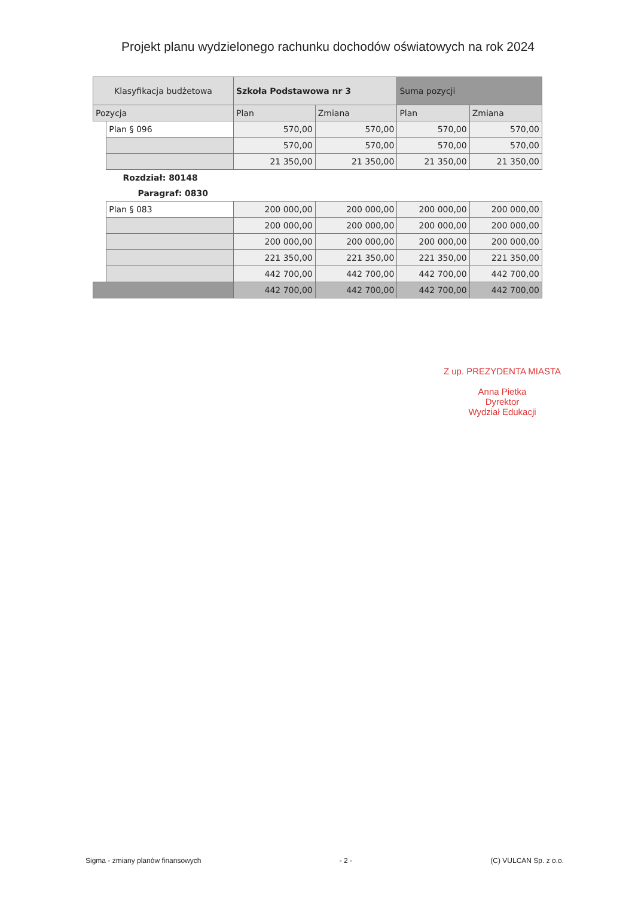Projekt planu wydzielonego rachunku dochodów oświatowych na rok 2024
| Klasyfikacja budżetowa | | | Szkoła Podstawowa nr 3 | | Suma pozycji | |
| --- | --- | --- | --- | --- | --- | --- |
| Pozycja | | | Plan | Zmiana | Plan | Zmiana |
| | | Plan § 096 | 570,00 | 570,00 | 570,00 | 570,00 |
| | | | 570,00 | 570,00 | 570,00 | 570,00 |
| | | | 21 350,00 | 21 350,00 | 21 350,00 | 21 350,00 |
| Rozdział: 80148 | | | | | | |
| Paragraf: 0830 | | | | | | |
| | | Plan § 083 | 200 000,00 | 200 000,00 | 200 000,00 | 200 000,00 |
| | | | 200 000,00 | 200 000,00 | 200 000,00 | 200 000,00 |
| | | | 200 000,00 | 200 000,00 | 200 000,00 | 200 000,00 |
| | | | 221 350,00 | 221 350,00 | 221 350,00 | 221 350,00 |
| | | | 442 700,00 | 442 700,00 | 442 700,00 | 442 700,00 |
| | | | 442 700,00 | 442 700,00 | 442 700,00 | 442 700,00 |
Z up. PREZYDENTA MIASTA
Anna Pietka
Dyrektor
Wydział Edukacji
Sigma - zmiany planów finansowych - 2 - (C) VULCAN Sp. z o.o.